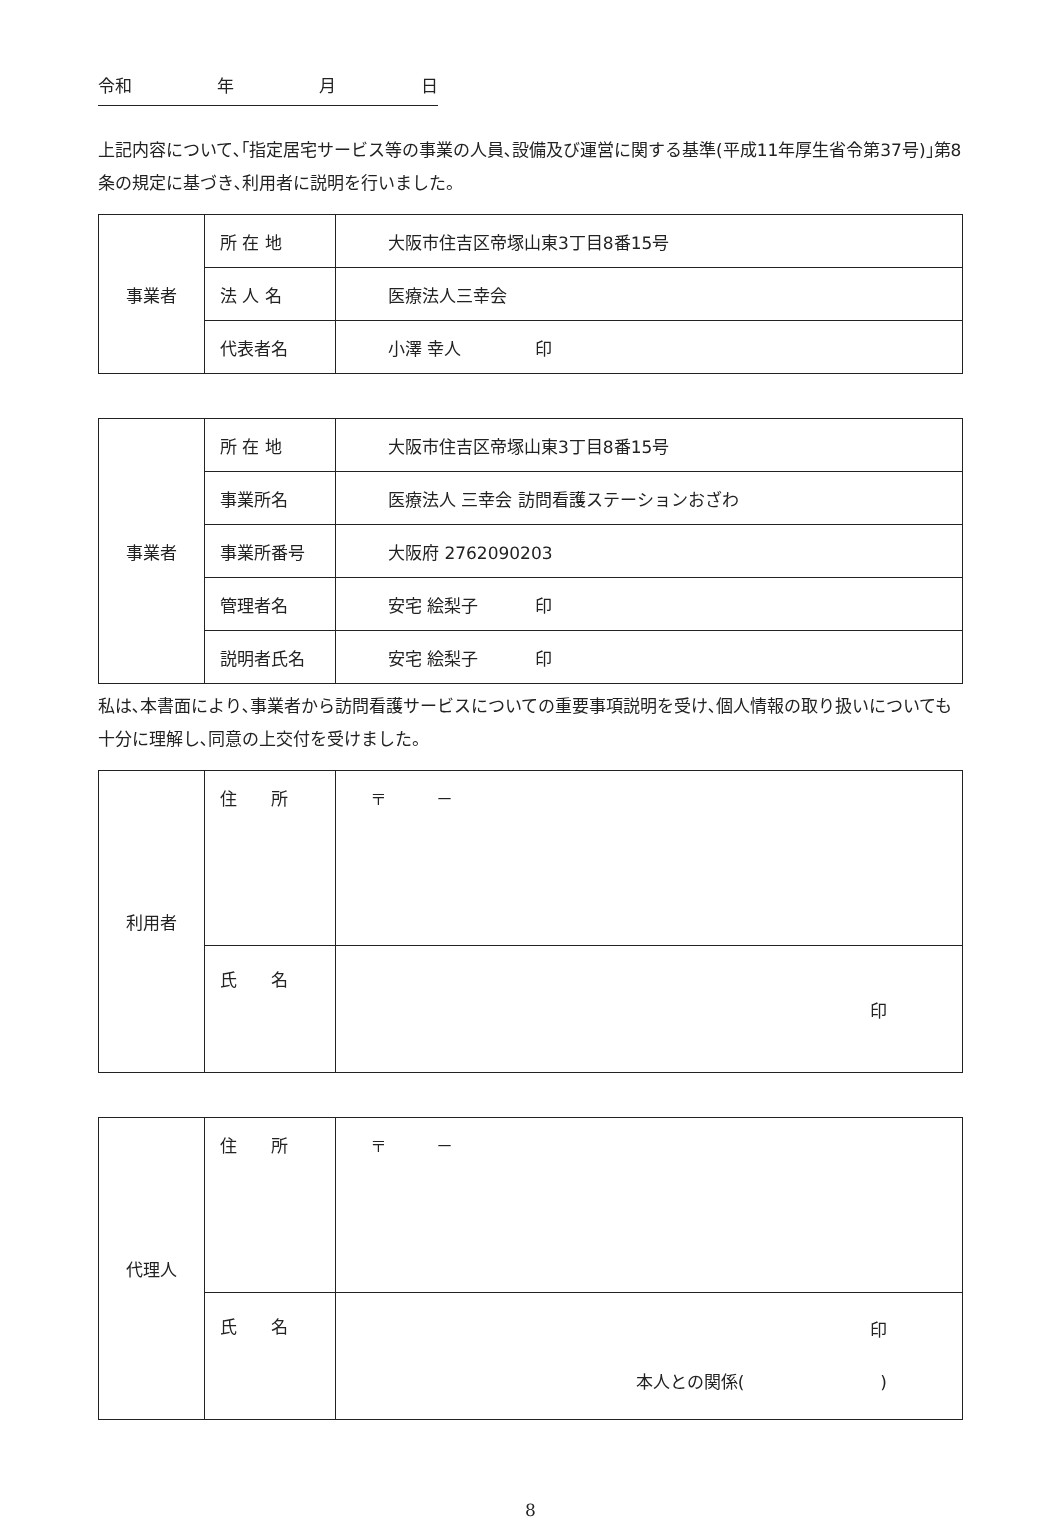令和 年 月 日
上記内容について､｢指定居宅サービス等の事業の人員､設備及び運営に関する基準(平成11年厚生省令第37号)｣第8条の規定に基づき､利用者に説明を行いました。
| 事業者 | 所 在 地 | 大阪市住吉区帝塚山東3丁目8番15号 |
| | 法 人 名 | 医療法人三幸会 |
| | 代表者名 | 小澤 幸人 印 |
| 事業者 | 所 在 地 | 大阪市住吉区帝塚山東3丁目8番15号 |
| | 事業所名 | 医療法人 三幸会 訪問看護ステーションおざわ |
| | 事業所番号 | 大阪府 2762090203 |
| | 管理者名 | 安宅 絵梨子 印 |
| | 説明者氏名 | 安宅 絵梨子 印 |
私は､本書面により､事業者から訪問看護サービスについての重要事項説明を受け､個人情報の取り扱いについても十分に理解し､同意の上交付を受けました。
| 利用者 | 住 所 | 〒 － |
| | 氏 名 | 印 |
| 代理人 | 住 所 | 〒 － |
| | 氏 名 | 印 本人との関係( ) |
8